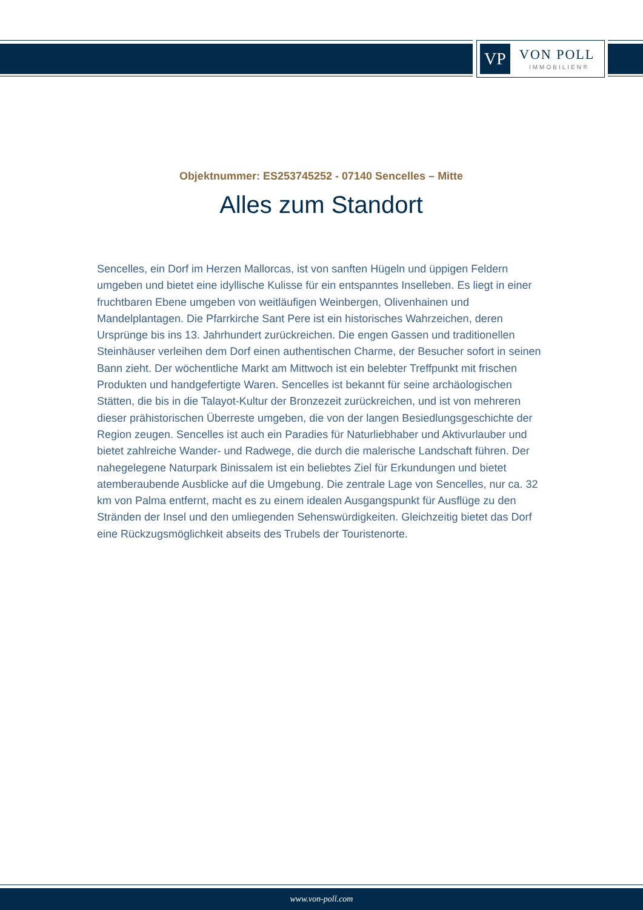VP VON POLL
IMMOBILIEN®
Objektnummer: ES253745252 - 07140 Sencelles – Mitte
Alles zum Standort
Sencelles, ein Dorf im Herzen Mallorcas, ist von sanften Hügeln und üppigen Feldern umgeben und bietet eine idyllische Kulisse für ein entspanntes Inselleben. Es liegt in einer fruchtbaren Ebene umgeben von weitläufigen Weinbergen, Olivenhainen und Mandelplantagen. Die Pfarrkirche Sant Pere ist ein historisches Wahrzeichen, deren Ursprünge bis ins 13. Jahrhundert zurückreichen. Die engen Gassen und traditionellen Steinhäuser verleihen dem Dorf einen authentischen Charme, der Besucher sofort in seinen Bann zieht. Der wöchentliche Markt am Mittwoch ist ein belebter Treffpunkt mit frischen Produkten und handgefertigte Waren. Sencelles ist bekannt für seine archäologischen Stätten, die bis in die Talayot-Kultur der Bronzezeit zurückreichen, und ist von mehreren dieser prähistorischen Überreste umgeben, die von der langen Besiedlungsgeschichte der Region zeugen. Sencelles ist auch ein Paradies für Naturliebhaber und Aktivurlauber und bietet zahlreiche Wander- und Radwege, die durch die malerische Landschaft führen. Der nahegelegene Naturpark Binissalem ist ein beliebtes Ziel für Erkundungen und bietet atemberaubende Ausblicke auf die Umgebung. Die zentrale Lage von Sencelles, nur ca. 32 km von Palma entfernt, macht es zu einem idealen Ausgangspunkt für Ausflüge zu den Stränden der Insel und den umliegenden Sehenswürdigkeiten. Gleichzeitig bietet das Dorf eine Rückzugsmöglichkeit abseits des Trubels der Touristenorte.
www.von-poll.com